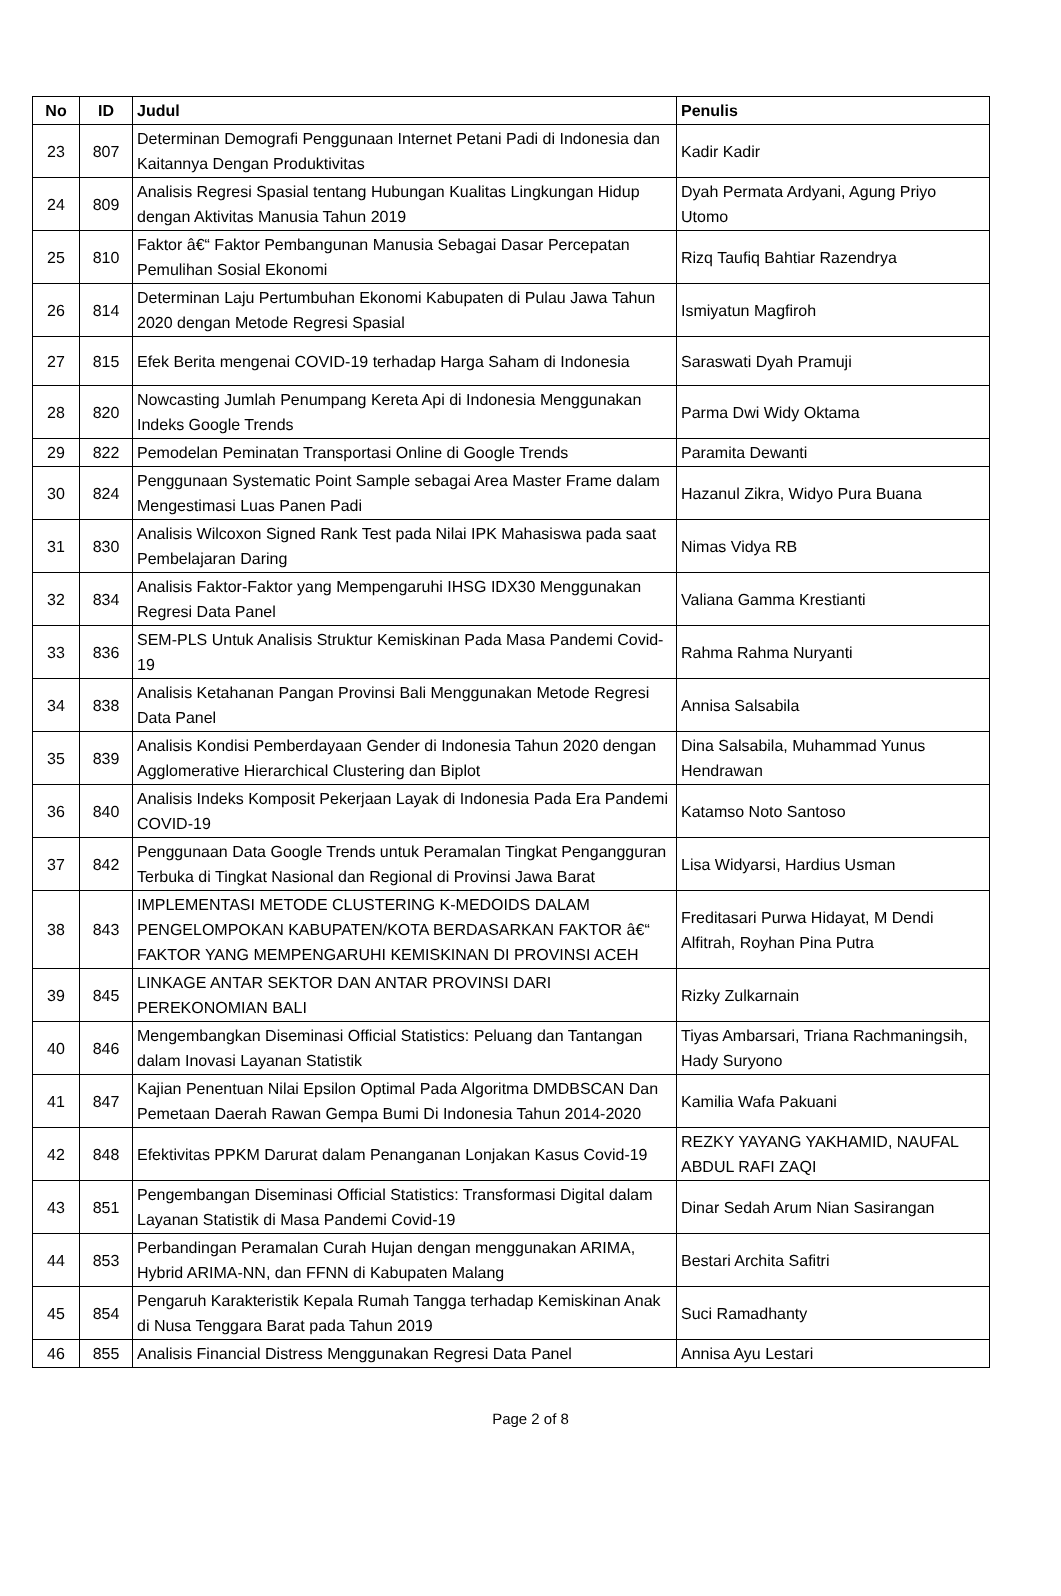| No | ID | Judul | Penulis |
| --- | --- | --- | --- |
| 23 | 807 | Determinan Demografi Penggunaan Internet Petani Padi di Indonesia dan Kaitannya Dengan Produktivitas | Kadir Kadir |
| 24 | 809 | Analisis Regresi Spasial tentang Hubungan Kualitas Lingkungan Hidup dengan Aktivitas Manusia Tahun 2019 | Dyah Permata Ardyani, Agung Priyo Utomo |
| 25 | 810 | Faktor â€“ Faktor Pembangunan Manusia Sebagai Dasar Percepatan Pemulihan Sosial Ekonomi | Rizq Taufiq Bahtiar Razendrya |
| 26 | 814 | Determinan Laju Pertumbuhan Ekonomi Kabupaten di Pulau Jawa Tahun 2020 dengan Metode Regresi Spasial | Ismiyatun Magfiroh |
| 27 | 815 | Efek Berita mengenai COVID-19 terhadap Harga Saham di Indonesia | Saraswati Dyah Pramuji |
| 28 | 820 | Nowcasting Jumlah Penumpang Kereta Api di Indonesia Menggunakan Indeks Google Trends | Parma Dwi Widy Oktama |
| 29 | 822 | Pemodelan Peminatan Transportasi Online di Google Trends | Paramita Dewanti |
| 30 | 824 | Penggunaan Systematic Point Sample sebagai Area Master Frame dalam Mengestimasi Luas Panen Padi | Hazanul Zikra, Widyo Pura Buana |
| 31 | 830 | Analisis Wilcoxon Signed Rank Test pada Nilai IPK Mahasiswa pada saat Pembelajaran Daring | Nimas Vidya RB |
| 32 | 834 | Analisis Faktor-Faktor yang Mempengaruhi IHSG IDX30 Menggunakan Regresi Data Panel | Valiana Gamma Krestianti |
| 33 | 836 | SEM-PLS Untuk Analisis Struktur Kemiskinan Pada Masa Pandemi Covid-19 | Rahma Rahma Nuryanti |
| 34 | 838 | Analisis Ketahanan Pangan Provinsi Bali Menggunakan Metode Regresi Data Panel | Annisa Salsabila |
| 35 | 839 | Analisis Kondisi Pemberdayaan Gender di Indonesia Tahun 2020 dengan Agglomerative Hierarchical Clustering dan Biplot | Dina Salsabila, Muhammad Yunus Hendrawan |
| 36 | 840 | Analisis Indeks Komposit Pekerjaan Layak di Indonesia Pada Era Pandemi COVID-19 | Katamso Noto Santoso |
| 37 | 842 | Penggunaan Data Google Trends untuk Peramalan Tingkat Pengangguran Terbuka di Tingkat Nasional dan Regional di Provinsi Jawa Barat | Lisa Widyarsi, Hardius Usman |
| 38 | 843 | IMPLEMENTASI METODE CLUSTERING K-MEDOIDS DALAM PENGELOMPOKAN KABUPATEN/KOTA BERDASARKAN FAKTOR â€“ FAKTOR YANG MEMPENGARUHI KEMISKINAN DI PROVINSI ACEH | Freditasari Purwa Hidayat, M Dendi Alfitrah, Royhan Pina Putra |
| 39 | 845 | LINKAGE ANTAR SEKTOR DAN ANTAR PROVINSI DARI PEREKONOMIAN BALI | Rizky Zulkarnain |
| 40 | 846 | Mengembangkan Diseminasi Official Statistics: Peluang dan Tantangan dalam Inovasi Layanan Statistik | Tiyas Ambarsari, Triana Rachmaningsih, Hady Suryono |
| 41 | 847 | Kajian Penentuan Nilai Epsilon Optimal Pada Algoritma DMDBSCAN Dan Pemetaan Daerah Rawan Gempa Bumi Di Indonesia Tahun 2014-2020 | Kamilia Wafa Pakuani |
| 42 | 848 | Efektivitas PPKM Darurat dalam Penanganan Lonjakan Kasus Covid-19 | REZKY YAYANG YAKHAMID, NAUFAL ABDUL RAFI ZAQI |
| 43 | 851 | Pengembangan Diseminasi Official Statistics: Transformasi Digital dalam Layanan Statistik di Masa Pandemi Covid-19 | Dinar Sedah Arum Nian Sasirangan |
| 44 | 853 | Perbandingan Peramalan Curah Hujan dengan menggunakan ARIMA, Hybrid ARIMA-NN, dan FFNN di Kabupaten Malang | Bestari Archita Safitri |
| 45 | 854 | Pengaruh Karakteristik Kepala Rumah Tangga terhadap Kemiskinan Anak di Nusa Tenggara Barat pada Tahun 2019 | Suci Ramadhanty |
| 46 | 855 | Analisis Financial Distress Menggunakan Regresi Data Panel | Annisa Ayu Lestari |
Page 2 of 8